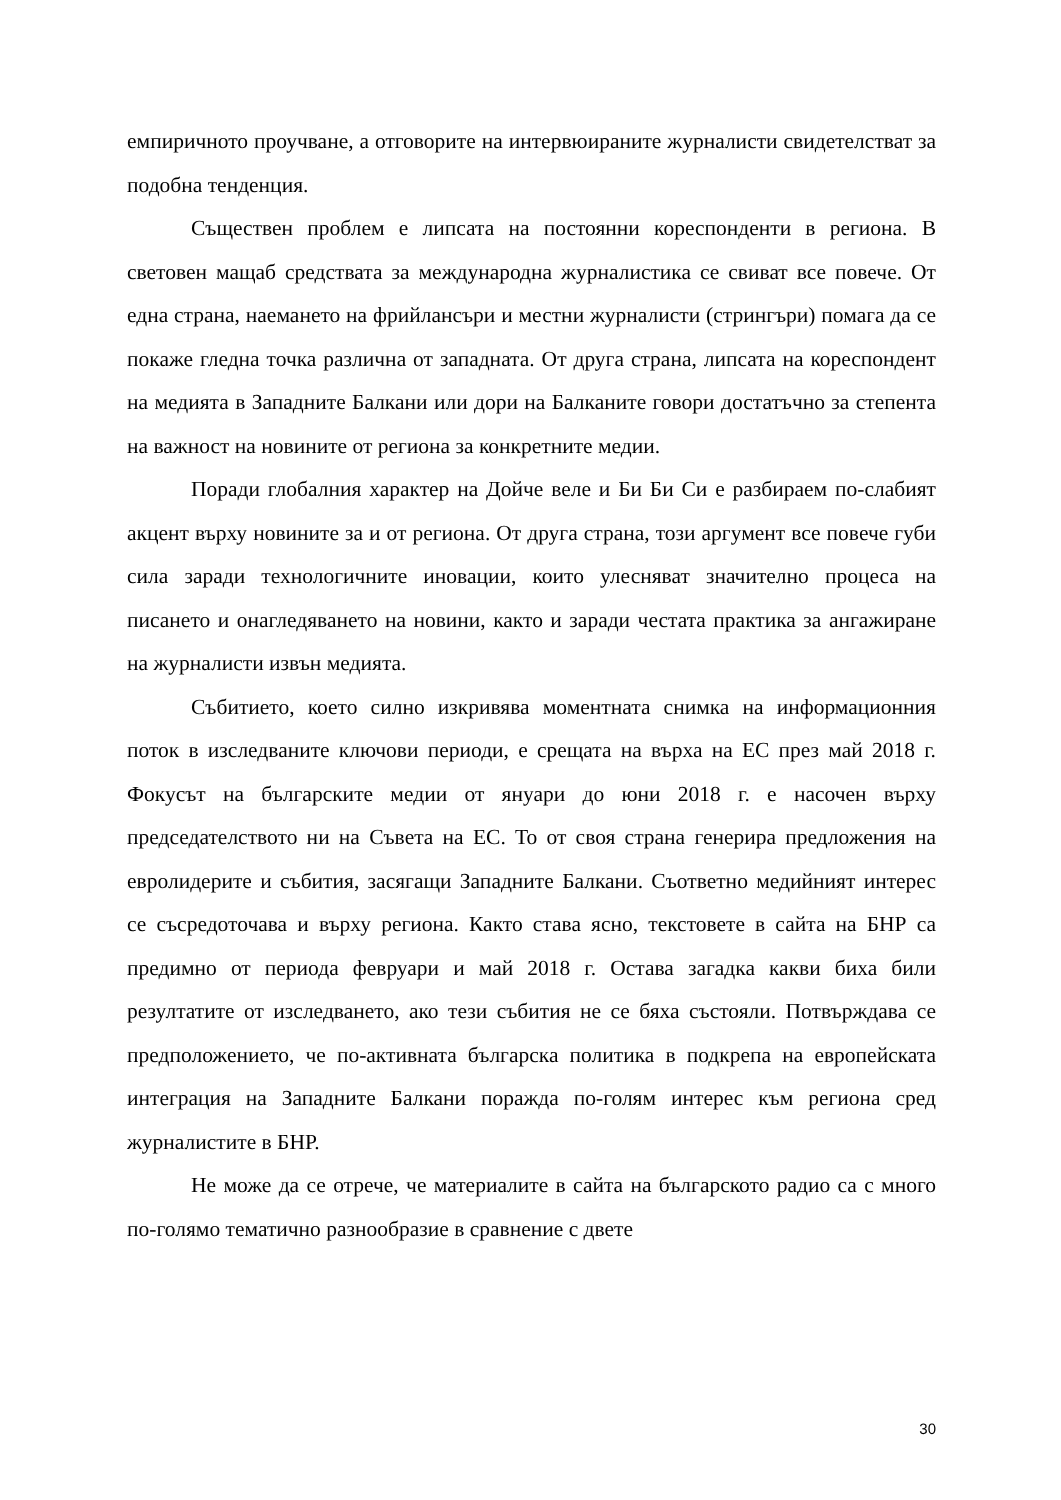емпиричното проучване, а отговорите на интервюираните журналисти свидетелстват за подобна тенденция.
Съществен проблем е липсата на постоянни кореспонденти в региона. В световен мащаб средствата за международна журналистика се свиват все повече. От една страна, наемането на фрийлансъри и местни журналисти (стрингъри) помага да се покаже гледна точка различна от западната. От друга страна, липсата на кореспондент на медията в Западните Балкани или дори на Балканите говори достатъчно за степента на важност на новините от региона за конкретните медии.
Поради глобалния характер на Дойче веле и Би Би Си е разбираем по-слабият акцент върху новините за и от региона. От друга страна, този аргумент все повече губи сила заради технологичните иновации, които улесняват значително процеса на писането и онагледяването на новини, както и заради честата практика за ангажиране на журналисти извън медията.
Събитието, което силно изкривява моментната снимка на информационния поток в изследваните ключови периоди, е срещата на върха на ЕС през май 2018 г. Фокусът на българските медии от януари до юни 2018 г. е насочен върху председателството ни на Съвета на ЕС. То от своя страна генерира предложения на евролидерите и събития, засягащи Западните Балкани. Съответно медийният интерес се съсредоточава и върху региона. Както става ясно, текстовете в сайта на БНР са предимно от периода февруари и май 2018 г. Остава загадка какви биха били резултатите от изследването, ако тези събития не се бяха състояли. Потвърждава се предположението, че по-активната българска политика в подкрепа на европейската интеграция на Западните Балкани поражда по-голям интерес към региона сред журналистите в БНР.
Не може да се отрече, че материалите в сайта на българското радио са с много по-голямо тематично разнообразие в сравнение с двете
30